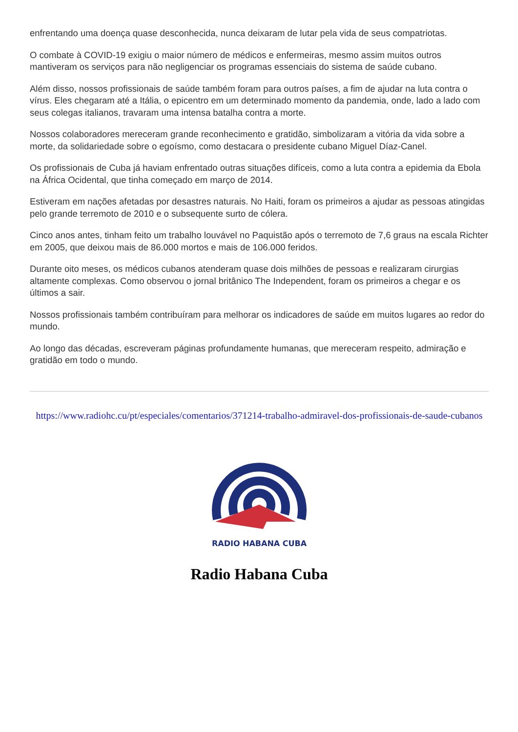enfrentando uma doença quase desconhecida, nunca deixaram de lutar pela vida de seus compatriotas.
O combate à COVID-19 exigiu o maior número de médicos e enfermeiras, mesmo assim muitos outros mantiveram os serviços para não negligenciar os programas essenciais do sistema de saúde cubano.
Além disso, nossos profissionais de saúde também foram para outros países, a fim de ajudar na luta contra o vírus. Eles chegaram até a Itália, o epicentro em um determinado momento da pandemia, onde, lado a lado com seus colegas italianos, travaram uma intensa batalha contra a morte.
Nossos colaboradores mereceram grande reconhecimento e gratidão, simbolizaram a vitória da vida sobre a morte, da solidariedade sobre o egoísmo, como destacara o presidente cubano Miguel Díaz-Canel.
Os profissionais de Cuba já haviam enfrentado outras situações difíceis, como a luta contra a epidemia da Ebola na África Ocidental, que tinha começado em março de 2014.
Estiveram em nações afetadas por desastres naturais. No Haiti, foram os primeiros a ajudar as pessoas atingidas pelo grande terremoto de 2010 e o subsequente surto de cólera.
Cinco anos antes, tinham feito um trabalho louvável no Paquistão após o terremoto de 7,6 graus na escala Richter em 2005, que deixou mais de 86.000 mortos e mais de 106.000 feridos.
Durante oito meses, os médicos cubanos atenderam quase dois milhões de pessoas e realizaram cirurgias altamente complexas. Como observou o jornal britânico The Independent, foram os primeiros a chegar e os últimos a sair.
Nossos profissionais também contribuíram para melhorar os indicadores de saúde em muitos lugares ao redor do mundo.
Ao longo das décadas, escreveram páginas profundamente humanas, que mereceram respeito, admiração e gratidão em todo o mundo.
https://www.radiohc.cu/pt/especiales/comentarios/371214-trabalho-admiravel-dos-profissionais-de-saude-cubanos
RADIO HABANA CUBA
Radio Habana Cuba